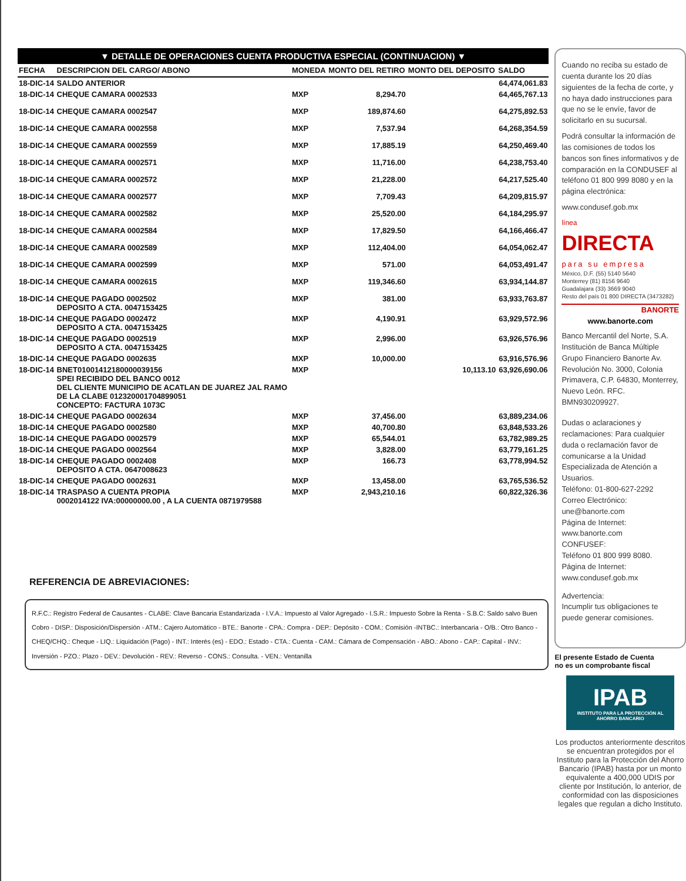▼ DETALLE DE OPERACIONES CUENTA PRODUCTIVA ESPECIAL (CONTINUACION) ▼
| FECHA | DESCRIPCION DEL CARGO/ ABONO | MONEDA | MONTO DEL RETIRO | MONTO DEL DEPOSITO | SALDO |
| --- | --- | --- | --- | --- | --- |
| 18-DIC-14 | SALDO ANTERIOR | | | | 64,474,061.83 |
| 18-DIC-14 | CHEQUE CAMARA 0002533 | MXP | 8,294.70 | | 64,465,767.13 |
| 18-DIC-14 | CHEQUE CAMARA 0002547 | MXP | 189,874.60 | | 64,275,892.53 |
| 18-DIC-14 | CHEQUE CAMARA 0002558 | MXP | 7,537.94 | | 64,268,354.59 |
| 18-DIC-14 | CHEQUE CAMARA 0002559 | MXP | 17,885.19 | | 64,250,469.40 |
| 18-DIC-14 | CHEQUE CAMARA 0002571 | MXP | 11,716.00 | | 64,238,753.40 |
| 18-DIC-14 | CHEQUE CAMARA 0002572 | MXP | 21,228.00 | | 64,217,525.40 |
| 18-DIC-14 | CHEQUE CAMARA 0002577 | MXP | 7,709.43 | | 64,209,815.97 |
| 18-DIC-14 | CHEQUE CAMARA 0002582 | MXP | 25,520.00 | | 64,184,295.97 |
| 18-DIC-14 | CHEQUE CAMARA 0002584 | MXP | 17,829.50 | | 64,166,466.47 |
| 18-DIC-14 | CHEQUE CAMARA 0002589 | MXP | 112,404.00 | | 64,054,062.47 |
| 18-DIC-14 | CHEQUE CAMARA 0002599 | MXP | 571.00 | | 64,053,491.47 |
| 18-DIC-14 | CHEQUE CAMARA 0002615 | MXP | 119,346.60 | | 63,934,144.87 |
| 18-DIC-14 | CHEQUE PAGADO 0002502 DEPOSITO A CTA. 0047153425 | MXP | 381.00 | | 63,933,763.87 |
| 18-DIC-14 | CHEQUE PAGADO 0002472 DEPOSITO A CTA. 0047153425 | MXP | 4,190.91 | | 63,929,572.96 |
| 18-DIC-14 | CHEQUE PAGADO 0002519 DEPOSITO A CTA. 0047153425 | MXP | 2,996.00 | | 63,926,576.96 |
| 18-DIC-14 | CHEQUE PAGADO 0002635 | MXP | 10,000.00 | | 63,916,576.96 |
| 18-DIC-14 | BNET01001412180000039156 SPEI RECIBIDO DEL BANCO 0012 DEL CLIENTE MUNICIPIO DE ACATLAN DE JUAREZ JAL RAMO DE LA CLABE 012320001704899051 CONCEPTO: FACTURA 1073C | MXP | | 10,113.10 | 63,926,690.06 |
| 18-DIC-14 | CHEQUE PAGADO 0002634 | MXP | 37,456.00 | | 63,889,234.06 |
| 18-DIC-14 | CHEQUE PAGADO 0002580 | MXP | 40,700.80 | | 63,848,533.26 |
| 18-DIC-14 | CHEQUE PAGADO 0002579 | MXP | 65,544.01 | | 63,782,989.25 |
| 18-DIC-14 | CHEQUE PAGADO 0002564 | MXP | 3,828.00 | | 63,779,161.25 |
| 18-DIC-14 | CHEQUE PAGADO 0002408 DEPOSITO A CTA. 0647008623 | MXP | 166.73 | | 63,778,994.52 |
| 18-DIC-14 | CHEQUE PAGADO 0002631 | MXP | 13,458.00 | | 63,765,536.52 |
| 18-DIC-14 | TRASPASO A CUENTA PROPIA 0002014122 IVA:00000000.00 , A LA CUENTA 0871979588 | MXP | 2,943,210.16 | | 60,822,326.36 |
REFERENCIA DE ABREVIACIONES:
R.F.C.: Registro Federal de Causantes - CLABE: Clave Bancaria Estandarizada - I.V.A.: Impuesto al Valor Agregado - I.S.R.: Impuesto Sobre la Renta - S.B.C: Saldo salvo Buen Cobro - DISP.: Disposición/Dispersión - ATM.: Cajero Automático - BTE.: Banorte - CPA.: Compra - DEP.: Depósito - COM.: Comisión -INTBC.: Interbancaria - O/B.: Otro Banco - CHEQ/CHQ.: Cheque - LIQ.: Liquidación (Pago) - INT.: Interés (es) - EDO.: Estado - CTA.: Cuenta - CAM.: Cámara de Compensación - ABO.: Abono - CAP.: Capital - INV.: Inversión - PZO.: Plazo - DEV.: Devolución - REV.: Reverso - CONS.: Consulta. - VEN.: Ventanilla
Cuando no reciba su estado de cuenta durante los 20 días siguientes de la fecha de corte, y no haya dado instrucciones para que no se le envíe, favor de solicitarlo en su sucursal.
Podrá consultar la información de las comisiones de todos los bancos son fines informativos y de comparación en la CONDUSEF al teléfono 01 800 999 8080 y en la página electrónica:
www.condusef.gob.mx
línea
DIRECTA
para su empresa
México, D.F. (55) 5140 5640
Monterrey (81) 8156 9640
Guadalajara (33) 3669 9040
Resto del país 01 800 DIRECTA (3473282)
BANORTE
www.banorte.com
Banco Mercantil del Norte, S.A. Institución de Banca Múltiple Grupo Financiero Banorte Av. Revolución No. 3000, Colonia Primavera, C.P. 64830, Monterrey, Nuevo León. RFC. BMN930209927.
Dudas o aclaraciones y reclamaciones: Para cualquier duda o reclamación favor de comunicarse a la Unidad Especializada de Atención a Usuarios.
Teléfono: 01-800-627-2292
Correo Electrónico:
une@banorte.com
Página de Internet:
www.banorte.com
CONFUSEF:
Teléfono 01 800 999 8080.
Página de Internet:
www.condusef.gob.mx
Advertencia:
Incumplir tus obligaciones te puede generar comisiones.
El presente Estado de Cuenta
no es un comprobante fiscal
IPAB
INSTITUTO PARA LA PROTECCIÓN AL AHORRO BANCARIO
Los productos anteriormente descritos se encuentran protegidos por el Instituto para la Protección del Ahorro Bancario (IPAB) hasta por un monto equivalente a 400,000 UDIS por cliente por Institución, lo anterior, de conformidad con las disposiciones legales que regulan a dicho Instituto.